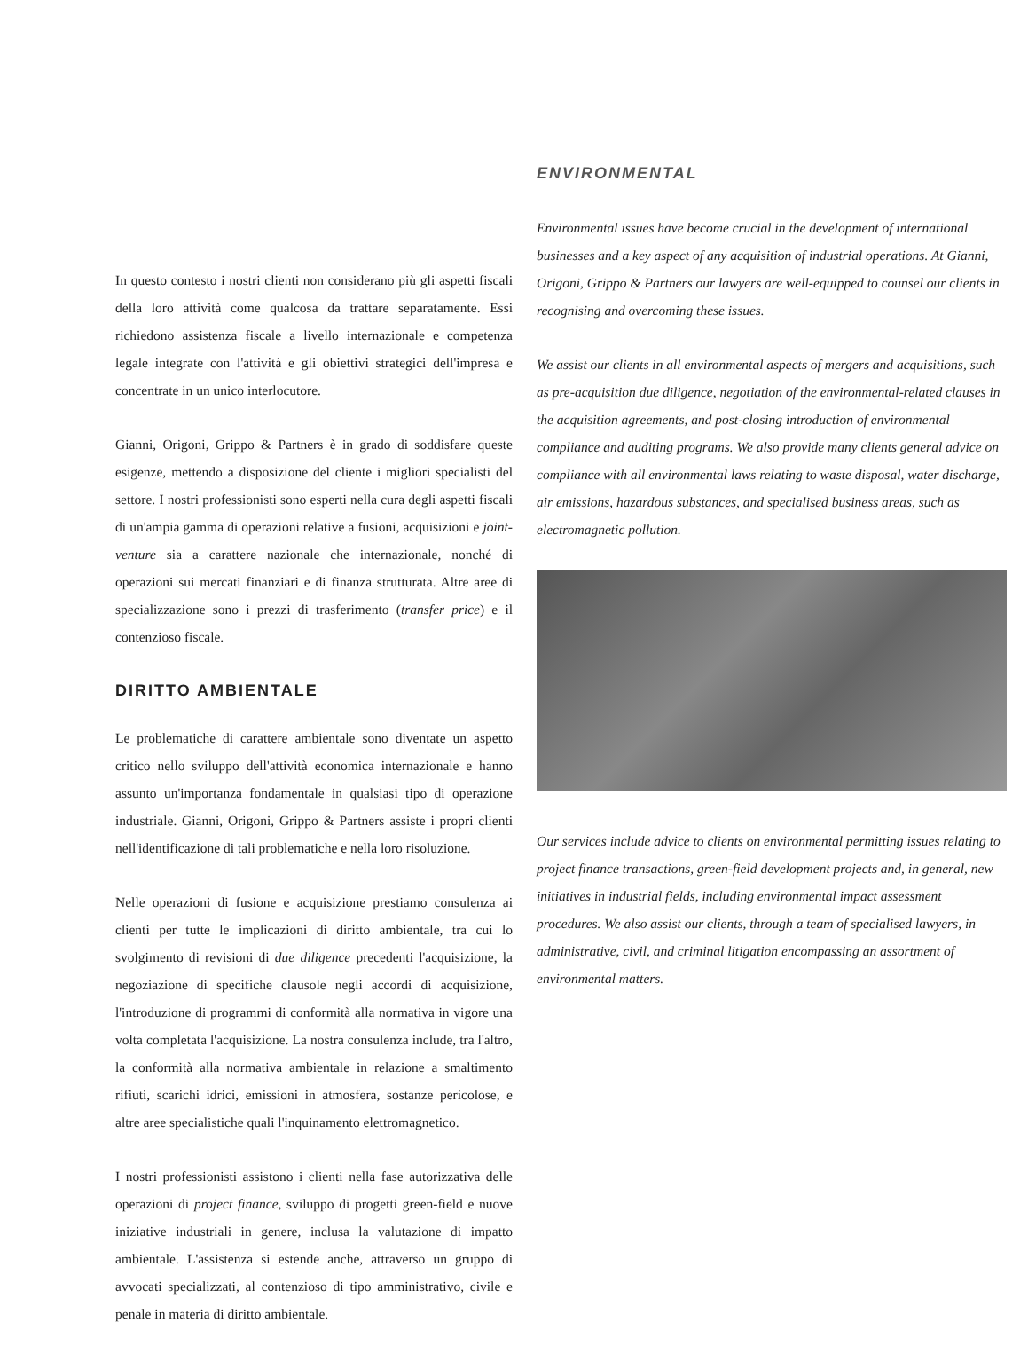In questo contesto i nostri clienti non considerano più gli aspetti fiscali della loro attività come qualcosa da trattare separatamente. Essi richiedono assistenza fiscale a livello internazionale e competenza legale integrate con l'attività e gli obiettivi strategici dell'impresa e concentrate in un unico interlocutore.
Gianni, Origoni, Grippo & Partners è in grado di soddisfare queste esigenze, mettendo a disposizione del cliente i migliori specialisti del settore. I nostri professionisti sono esperti nella cura degli aspetti fiscali di un'ampia gamma di operazioni relative a fusioni, acquisizioni e joint-venture sia a carattere nazionale che internazionale, nonché di operazioni sui mercati finanziari e di finanza strutturata. Altre aree di specializzazione sono i prezzi di trasferimento (transfer price) e il contenzioso fiscale.
DIRITTO AMBIENTALE
Le problematiche di carattere ambientale sono diventate un aspetto critico nello sviluppo dell'attività economica internazionale e hanno assunto un'importanza fondamentale in qualsiasi tipo di operazione industriale. Gianni, Origoni, Grippo & Partners assiste i propri clienti nell'identificazione di tali problematiche e nella loro risoluzione.
Nelle operazioni di fusione e acquisizione prestiamo consulenza ai clienti per tutte le implicazioni di diritto ambientale, tra cui lo svolgimento di revisioni di due diligence precedenti l'acquisizione, la negoziazione di specifiche clausole negli accordi di acquisizione, l'introduzione di programmi di conformità alla normativa in vigore una volta completata l'acquisizione. La nostra consulenza include, tra l'altro, la conformità alla normativa ambientale in relazione a smaltimento rifiuti, scarichi idrici, emissioni in atmosfera, sostanze pericolose, e altre aree specialistiche quali l'inquinamento elettromagnetico.
I nostri professionisti assistono i clienti nella fase autorizzativa delle operazioni di project finance, sviluppo di progetti green-field e nuove iniziative industriali in genere, inclusa la valutazione di impatto ambientale. L'assistenza si estende anche, attraverso un gruppo di avvocati specializzati, al contenzioso di tipo amministrativo, civile e penale in materia di diritto ambientale.
ENVIRONMENTAL
Environmental issues have become crucial in the development of international businesses and a key aspect of any acquisition of industrial operations. At Gianni, Origoni, Grippo & Partners our lawyers are well-equipped to counsel our clients in recognising and overcoming these issues.
We assist our clients in all environmental aspects of mergers and acquisitions, such as pre-acquisition due diligence, negotiation of the environmental-related clauses in the acquisition agreements, and post-closing introduction of environmental compliance and auditing programs. We also provide many clients general advice on compliance with all environmental laws relating to waste disposal, water discharge, air emissions, hazardous substances, and specialised business areas, such as electromagnetic pollution.
Our services include advice to clients on environmental permitting issues relating to project finance transactions, green-field development projects and, in general, new initiatives in industrial fields, including environmental impact assessment procedures. We also assist our clients, through a team of specialised lawyers, in administrative, civil, and criminal litigation encompassing an assortment of environmental matters.